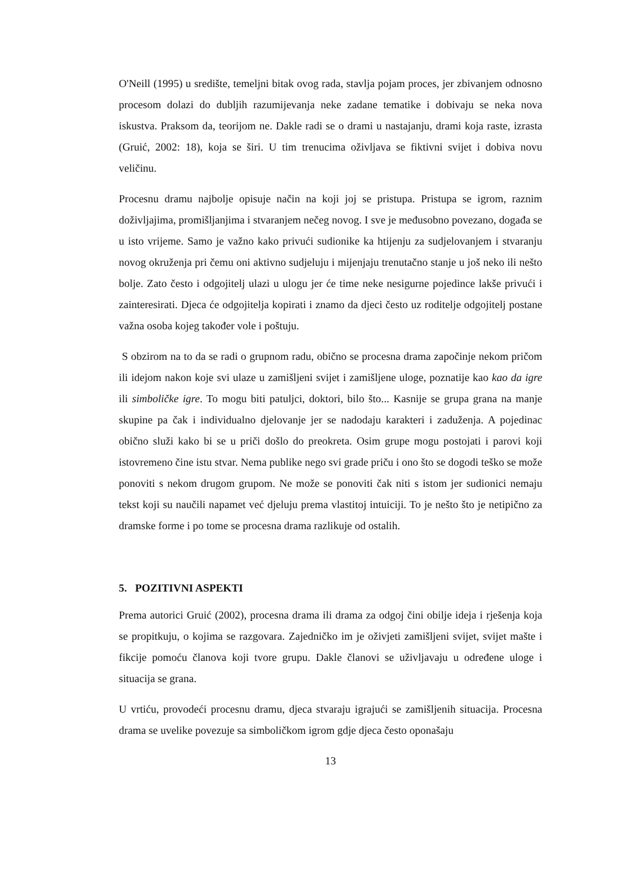O'Neill (1995) u središte, temeljni bitak ovog rada, stavlja pojam proces, jer zbivanjem odnosno procesom dolazi do dubljih razumijevanja neke zadane tematike i dobivaju se neka nova iskustva. Praksom da, teorijom ne. Dakle radi se o drami u nastajanju, drami koja raste, izrasta (Gruić, 2002: 18), koja se širi. U tim trenucima oživljava se fiktivni svijet i dobiva novu veličinu.
Procesnu dramu najbolje opisuje način na koji joj se pristupa. Pristupa se igrom, raznim doživljajima, promišljanjima i stvaranjem nečeg novog. I sve je međusobno povezano, događa se u isto vrijeme. Samo je važno kako privući sudionike ka htijenju za sudjelovanjem i stvaranju novog okruženja pri čemu oni aktivno sudjeluju i mijenjaju trenutačno stanje u još neko ili nešto bolje. Zato često i odgojitelj ulazi u ulogu jer će time neke nesigurne pojedince lakše privući i zainteresirati. Djeca će odgojitelja kopirati i znamo da djeci često uz roditelje odgojitelj postane važna osoba kojeg također vole i poštuju.
S obzirom na to da se radi o grupnom radu, obično se procesna drama započinje nekom pričom ili idejom nakon koje svi ulaze u zamišljeni svijet i zamišljene uloge, poznatije kao kao da igre ili simboličke igre. To mogu biti patuljci, doktori, bilo što... Kasnije se grupa grana na manje skupine pa čak i individualno djelovanje jer se nadodaju karakteri i zaduženja. A pojedinac obično služi kako bi se u priči došlo do preokreta. Osim grupe mogu postojati i parovi koji istovremeno čine istu stvar. Nema publike nego svi grade priču i ono što se dogodi teško se može ponoviti s nekom drugom grupom. Ne može se ponoviti čak niti s istom jer sudionici nemaju tekst koji su naučili napamet već djeluju prema vlastitoj intuiciji. To je nešto što je netipično za dramske forme i po tome se procesna drama razlikuje od ostalih.
5. POZITIVNI ASPEKTI
Prema autorici Gruić (2002), procesna drama ili drama za odgoj čini obilje ideja i rješenja koja se propitkuju, o kojima se razgovara. Zajedničko im je oživjeti zamišljeni svijet, svijet mašte i fikcije pomoću članova koji tvore grupu. Dakle članovi se uživljavaju u određene uloge i situacija se grana.
U vrtiću, provodeći procesnu dramu, djeca stvaraju igrajući se zamišljenih situacija. Procesna drama se uvelike povezuje sa simboličkom igrom gdje djeca često oponašaju
13